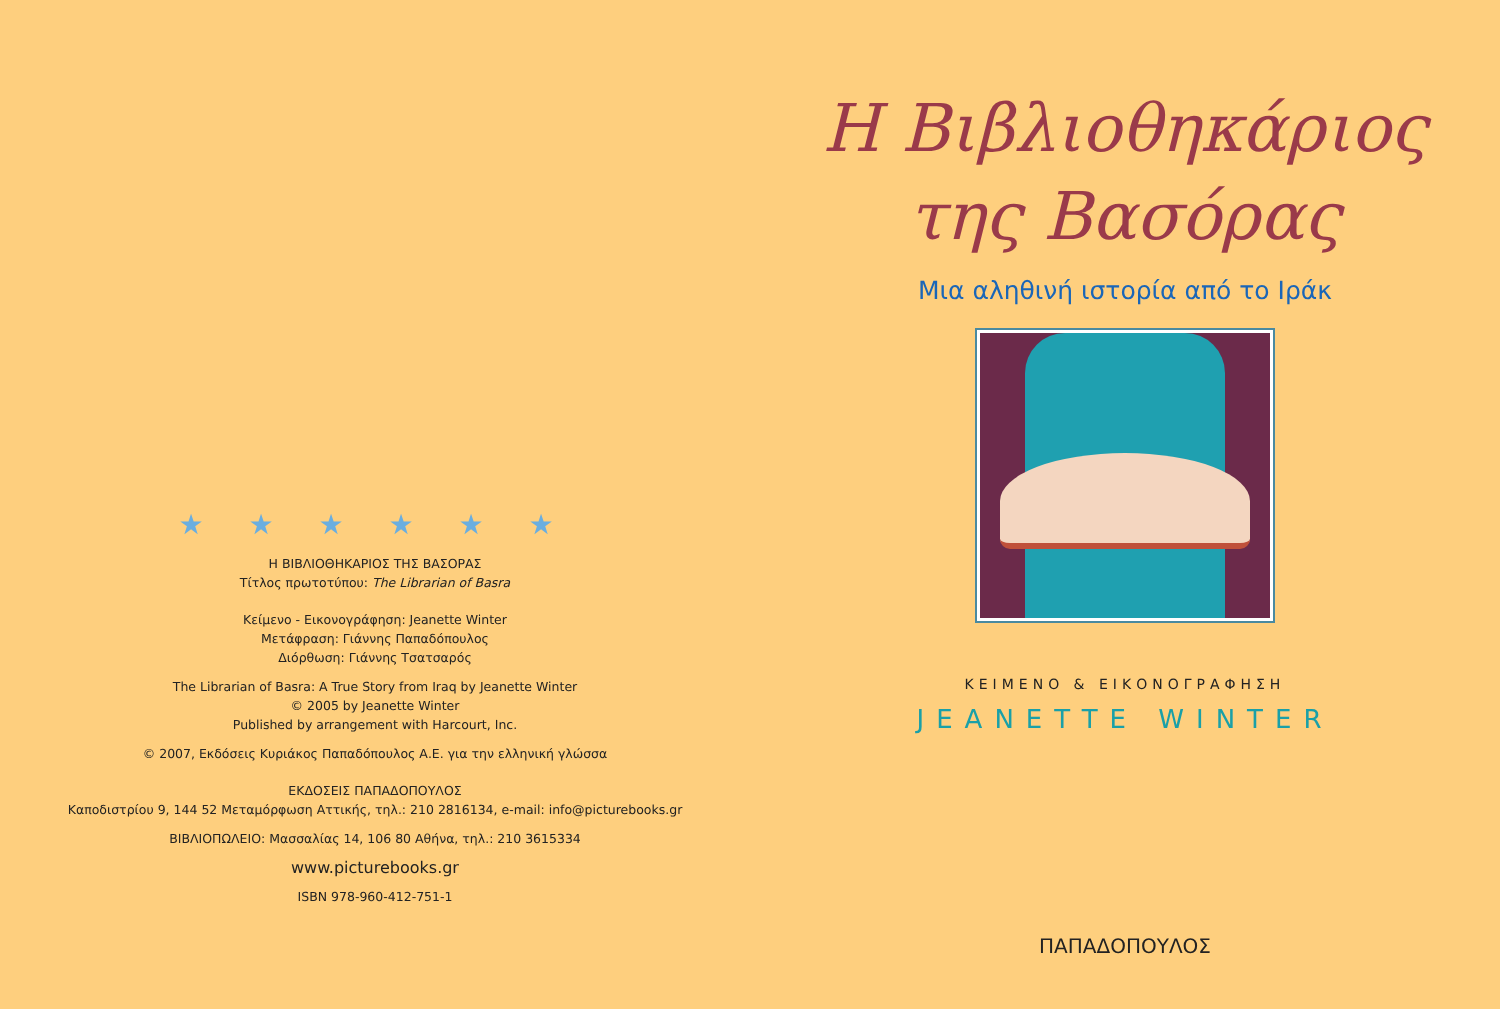★ ★ ★ ★ ★ ★
Η ΒΙΒΛΙΟΘΗΚΑΡΙΟΣ ΤΗΣ ΒΑΣΟΡΑΣ
Τίτλος πρωτοτύπου: The Librarian of Basra
Κείμενο - Εικονογράφηση: Jeanette Winter
Μετάφραση: Γιάννης Παπαδόπουλος
Διόρθωση: Γιάννης Τσατσαρός
The Librarian of Basra: A True Story from Iraq by Jeanette Winter
© 2005 by Jeanette Winter
Published by arrangement with Harcourt, Inc.
© 2007, Εκδόσεις Κυριάκος Παπαδόπουλος Α.Ε. για την ελληνική γλώσσα
ΕΚΔΟΣΕΙΣ ΠΑΠΑΔΟΠΟΥΛΟΣ
Καποδιστρίου 9, 144 52 Μεταμόρφωση Αττικής, τηλ.: 210 2816134, e-mail: info@picturebooks.gr
ΒΙΒΛΙΟΠΩΛΕΙΟ: Μασσαλίας 14, 106 80 Αθήνα, τηλ.: 210 3615334
www.picturebooks.gr
ISBN 978-960-412-751-1
Η Βιβλιοθηκάριος
της Βασόρας
Μια αληθινή ιστορία από το Ιράκ
ΚΕΙΜΕΝΟ & ΕΙΚΟΝΟΓΡΑΦΗΣΗ
JEANETTE WINTER
ΠΑΠΑΔΟΠΟΥΛΟΣ